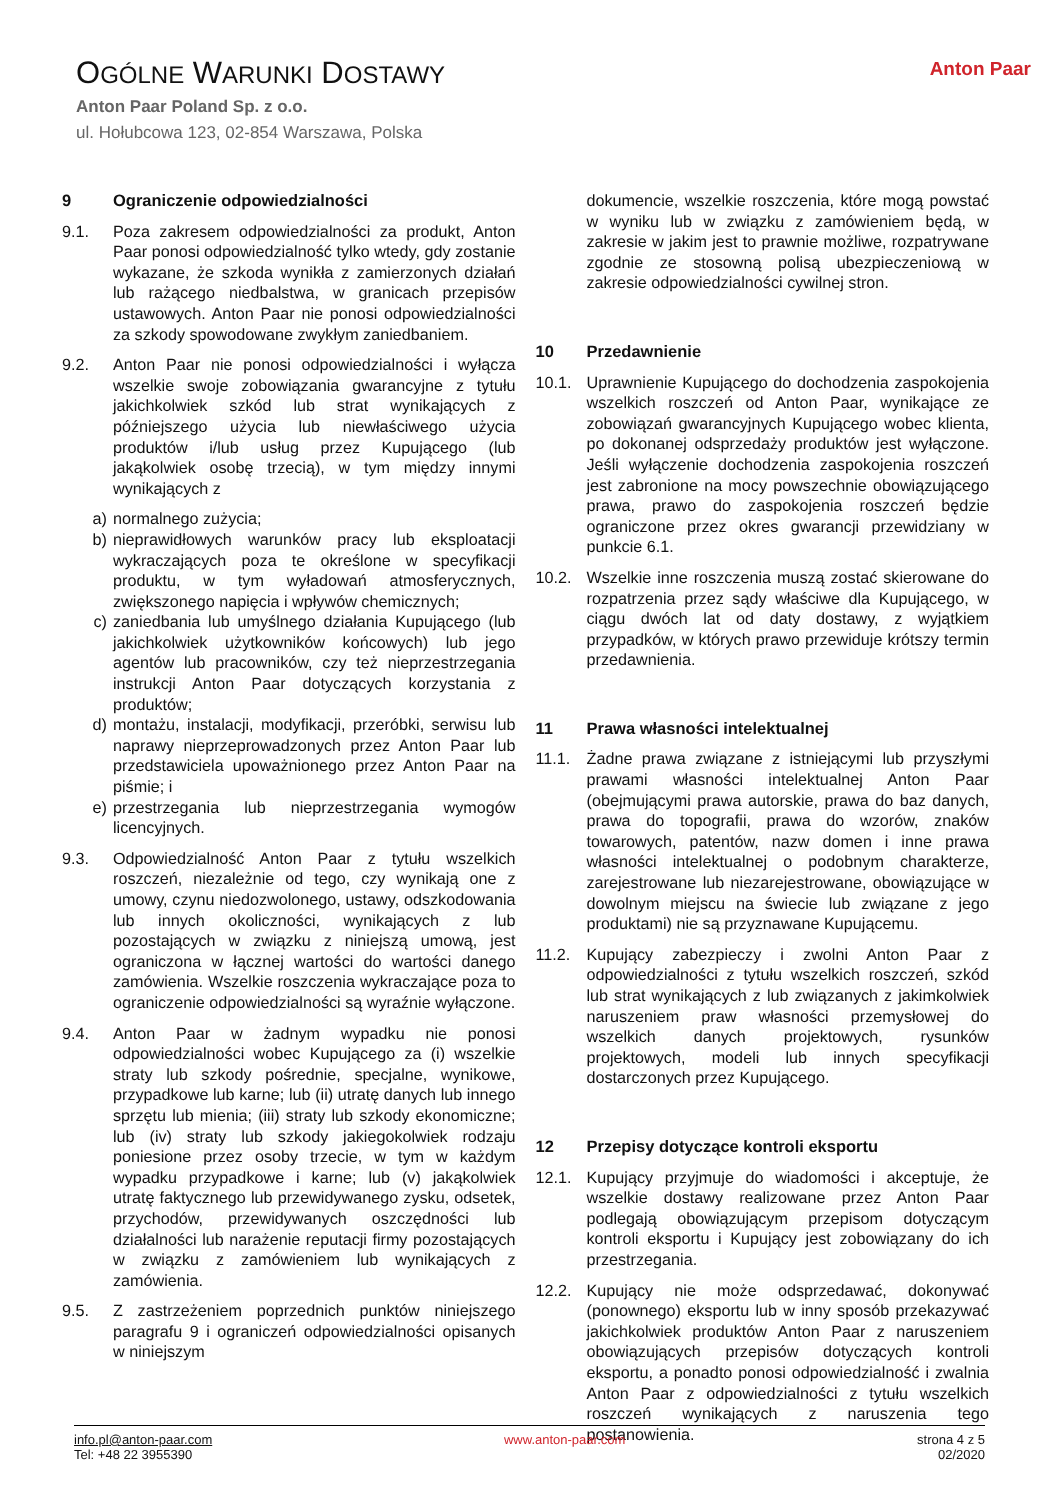OGÓLNE WARUNKI DOSTAWY
Anton Paar Poland Sp. z o.o.
ul. Hołubcowa 123, 02-854 Warszawa, Polska
Anton Paar
9 Ograniczenie odpowiedzialności
9.1. Poza zakresem odpowiedzialności za produkt, Anton Paar ponosi odpowiedzialność tylko wtedy, gdy zostanie wykazane, że szkoda wynikła z zamierzonych działań lub rażącego niedbalstwa, w granicach przepisów ustawowych. Anton Paar nie ponosi odpowiedzialności za szkody spowodowane zwykłym zaniedbaniem.
9.2. Anton Paar nie ponosi odpowiedzialności i wyłącza wszelkie swoje zobowiązania gwarancyjne z tytułu jakichkolwiek szkód lub strat wynikających z późniejszego użycia lub niewłaściwego użycia produktów i/lub usług przez Kupującego (lub jakąkolwiek osobę trzecią), w tym między innymi wynikających z
a) normalnego zużycia;
b) nieprawidłowych warunków pracy lub eksploatacji wykraczających poza te określone w specyfikacji produktu, w tym wyładowań atmosferycznych, zwiększonego napięcia i wpływów chemicznych;
c) zaniedbania lub umyślnego działania Kupującego (lub jakichkolwiek użytkowników końcowych) lub jego agentów lub pracowników, czy też nieprzestrzegania instrukcji Anton Paar dotyczących korzystania z produktów;
d) montażu, instalacji, modyfikacji, przeróbki, serwisu lub naprawy nieprzeprowadzonych przez Anton Paar lub przedstawiciela upoważnionego przez Anton Paar na piśmie; i
e) przestrzegania lub nieprzestrzegania wymogów licencyjnych.
9.3. Odpowiedzialność Anton Paar z tytułu wszelkich roszczeń, niezależnie od tego, czy wynikają one z umowy, czynu niedozwolonego, ustawy, odszkodowania lub innych okoliczności, wynikających z lub pozostających w związku z niniejszą umową, jest ograniczona w łącznej wartości do wartości danego zamówienia. Wszelkie roszczenia wykraczające poza to ograniczenie odpowiedzialności są wyraźnie wyłączone.
9.4. Anton Paar w żadnym wypadku nie ponosi odpowiedzialności wobec Kupującego za (i) wszelkie straty lub szkody pośrednie, specjalne, wynikowe, przypadkowe lub karne; lub (ii) utratę danych lub innego sprzętu lub mienia; (iii) straty lub szkody ekonomiczne; lub (iv) straty lub szkody jakiegokolwiek rodzaju poniesione przez osoby trzecie, w tym w każdym wypadku przypadkowe i karne; lub (v) jakąkolwiek utratę faktycznego lub przewidywanego zysku, odsetek, przychodów, przewidywanych oszczędności lub działalności lub narażenie reputacji firmy pozostających w związku z zamówieniem lub wynikających z zamówienia.
9.5. Z zastrzeżeniem poprzednich punktów niniejszego paragrafu 9 i ograniczeń odpowiedzialności opisanych w niniejszym
dokumencie, wszelkie roszczenia, które mogą powstać w wyniku lub w związku z zamówieniem będą, w zakresie w jakim jest to prawnie możliwe, rozpatrywane zgodnie ze stosowną polisą ubezpieczeniową w zakresie odpowiedzialności cywilnej stron.
10 Przedawnienie
10.1. Uprawnienie Kupującego do dochodzenia zaspokojenia wszelkich roszczeń od Anton Paar, wynikające ze zobowiązań gwarancyjnych Kupującego wobec klienta, po dokonanej odsprzedaży produktów jest wyłączone. Jeśli wyłączenie dochodzenia zaspokojenia roszczeń jest zabronione na mocy powszechnie obowiązującego prawa, prawo do zaspokojenia roszczeń będzie ograniczone przez okres gwarancji przewidziany w punkcie 6.1.
10.2. Wszelkie inne roszczenia muszą zostać skierowane do rozpatrzenia przez sądy właściwe dla Kupującego, w ciągu dwóch lat od daty dostawy, z wyjątkiem przypadków, w których prawo przewiduje krótszy termin przedawnienia.
11 Prawa własności intelektualnej
11.1. Żadne prawa związane z istniejącymi lub przyszłymi prawami własności intelektualnej Anton Paar (obejmującymi prawa autorskie, prawa do baz danych, prawa do topografii, prawa do wzorów, znaków towarowych, patentów, nazw domen i inne prawa własności intelektualnej o podobnym charakterze, zarejestrowane lub niezarejestrowane, obowiązujące w dowolnym miejscu na świecie lub związane z jego produktami) nie są przyznawane Kupującemu.
11.2. Kupujący zabezpieczy i zwolni Anton Paar z odpowiedzialności z tytułu wszelkich roszczeń, szkód lub strat wynikających z lub związanych z jakimkolwiek naruszeniem praw własności przemysłowej do wszelkich danych projektowych, rysunków projektowych, modeli lub innych specyfikacji dostarczonych przez Kupującego.
12 Przepisy dotyczące kontroli eksportu
12.1. Kupujący przyjmuje do wiadomości i akceptuje, że wszelkie dostawy realizowane przez Anton Paar podlegają obowiązującym przepisom dotyczącym kontroli eksportu i Kupujący jest zobowiązany do ich przestrzegania.
12.2. Kupujący nie może odsprzedawać, dokonywać (ponownego) eksportu lub w inny sposób przekazywać jakichkolwiek produktów Anton Paar z naruszeniem obowiązujących przepisów dotyczących kontroli eksportu, a ponadto ponosi odpowiedzialność i zwalnia Anton Paar z odpowiedzialności z tytułu wszelkich roszczeń wynikających z naruszenia tego postanowienia.
info.pl@anton-paar.com
Tel: +48 22 3955390
www.anton-paar.com strona 4 z 5
02/2020